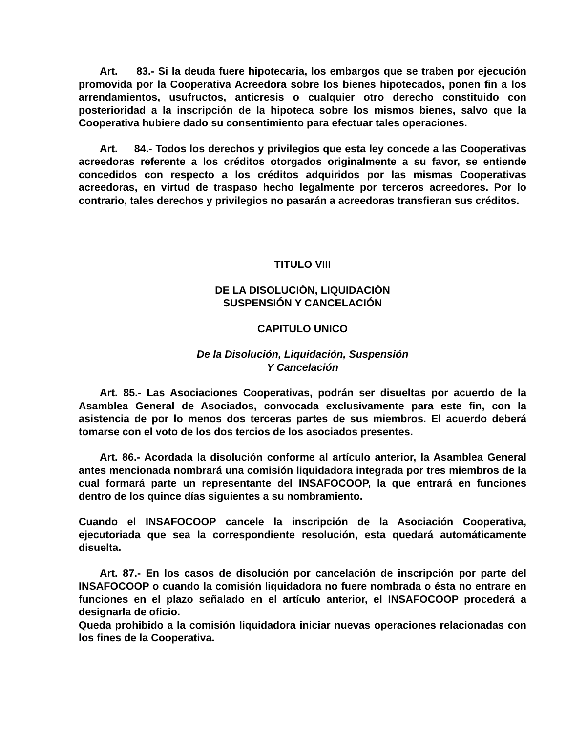Art. 83.- Si la deuda fuere hipotecaria, los embargos que se traben por ejecución promovida por la Cooperativa Acreedora sobre los bienes hipotecados, ponen fin a los arrendamientos, usufructos, anticresis o cualquier otro derecho constituido con posterioridad a la inscripción de la hipoteca sobre los mismos bienes, salvo que la Cooperativa hubiere dado su consentimiento para efectuar tales operaciones.
Art. 84.- Todos los derechos y privilegios que esta ley concede a las Cooperativas acreedoras referente a los créditos otorgados originalmente a su favor, se entiende concedidos con respecto a los créditos adquiridos por las mismas Cooperativas acreedoras, en virtud de traspaso hecho legalmente por terceros acreedores. Por lo contrario, tales derechos y privilegios no pasarán a acreedoras transfieran sus créditos.
TITULO VIII
DE LA DISOLUCIÓN, LIQUIDACIÓN
SUSPENSIÓN Y CANCELACIÓN
CAPITULO UNICO
De la Disolución, Liquidación, Suspensión
Y Cancelación
Art. 85.- Las Asociaciones Cooperativas, podrán ser disueltas por acuerdo de la Asamblea General de Asociados, convocada exclusivamente para este fin, con la asistencia de por lo menos dos terceras partes de sus miembros. El acuerdo deberá tomarse con el voto de los dos tercios de los asociados presentes.
Art. 86.- Acordada la disolución conforme al artículo anterior, la Asamblea General antes mencionada nombrará una comisión liquidadora integrada por tres miembros de la cual formará parte un representante del INSAFOCOOP, la que entrará en funciones dentro de los quince días siguientes a su nombramiento.
Cuando el INSAFOCOOP cancele la inscripción de la Asociación Cooperativa, ejecutoriada que sea la correspondiente resolución, esta quedará automáticamente disuelta.
Art. 87.- En los casos de disolución por cancelación de inscripción por parte del INSAFOCOOP o cuando la comisión liquidadora no fuere nombrada o ésta no entrare en funciones en el plazo señalado en el artículo anterior, el INSAFOCOOP procederá a designarla de oficio.
Queda prohibido a la comisión liquidadora iniciar nuevas operaciones relacionadas con los fines de la Cooperativa.